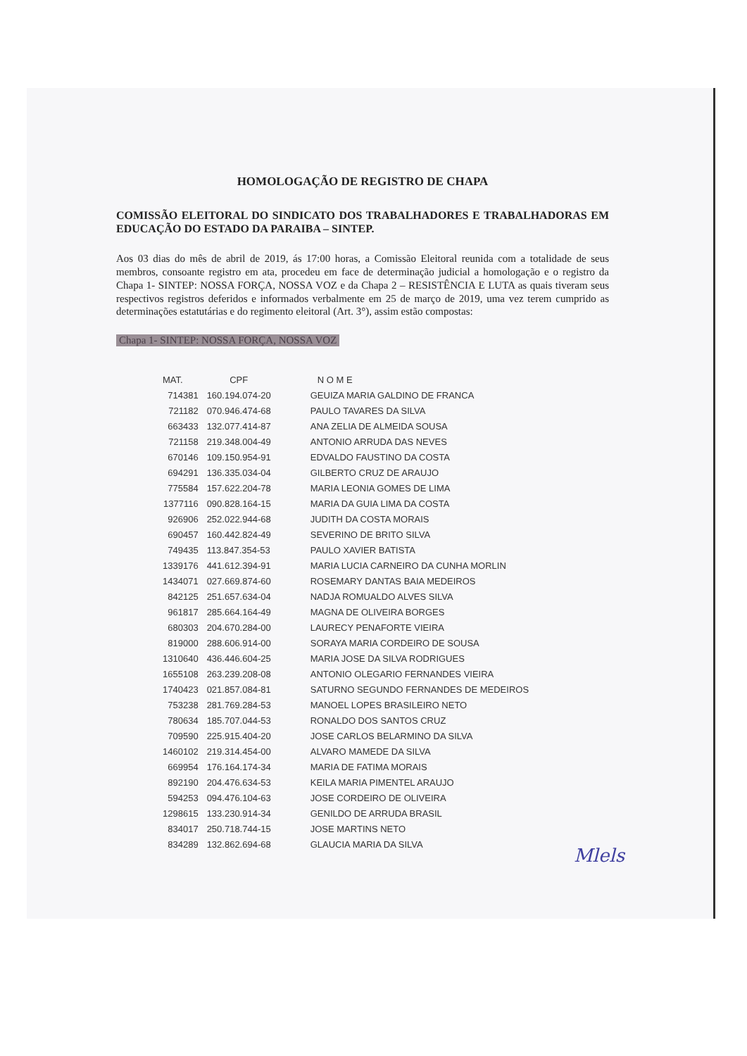HOMOLOGAÇÃO DE REGISTRO DE CHAPA
COMISSÃO ELEITORAL DO SINDICATO DOS TRABALHADORES E TRABALHADORAS EM EDUCAÇÃO DO ESTADO DA PARAIBA – SINTEP.
Aos 03 dias do mês de abril de 2019, ás 17:00 horas, a Comissão Eleitoral reunida com a totalidade de seus membros, consoante registro em ata, procedeu em face de determinação judicial a homologação e o registro da Chapa 1- SINTEP: NOSSA FORÇA, NOSSA VOZ e da Chapa 2 – RESISTÊNCIA E LUTA as quais tiveram seus respectivos registros deferidos e informados verbalmente em 25 de março de 2019, uma vez terem cumprido as determinações estatutárias e do regimento eleitoral (Art. 3°), assim estão compostas:
Chapa 1- SINTEP: NOSSA FORÇA, NOSSA VOZ
| MAT. | CPF | N O M E |
| --- | --- | --- |
| 714381 | 160.194.074-20 | GEUIZA MARIA GALDINO DE FRANCA |
| 721182 | 070.946.474-68 | PAULO TAVARES DA SILVA |
| 663433 | 132.077.414-87 | ANA ZELIA DE ALMEIDA SOUSA |
| 721158 | 219.348.004-49 | ANTONIO ARRUDA DAS NEVES |
| 670146 | 109.150.954-91 | EDVALDO FAUSTINO DA COSTA |
| 694291 | 136.335.034-04 | GILBERTO CRUZ DE ARAUJO |
| 775584 | 157.622.204-78 | MARIA LEONIA GOMES DE LIMA |
| 1377116 | 090.828.164-15 | MARIA DA GUIA LIMA DA COSTA |
| 926906 | 252.022.944-68 | JUDITH DA COSTA MORAIS |
| 690457 | 160.442.824-49 | SEVERINO DE BRITO SILVA |
| 749435 | 113.847.354-53 | PAULO XAVIER BATISTA |
| 1339176 | 441.612.394-91 | MARIA LUCIA CARNEIRO DA CUNHA MORLIN |
| 1434071 | 027.669.874-60 | ROSEMARY DANTAS BAIA MEDEIROS |
| 842125 | 251.657.634-04 | NADJA ROMUALDO ALVES SILVA |
| 961817 | 285.664.164-49 | MAGNA DE OLIVEIRA BORGES |
| 680303 | 204.670.284-00 | LAURECY PENAFORTE VIEIRA |
| 819000 | 288.606.914-00 | SORAYA MARIA CORDEIRO DE SOUSA |
| 1310640 | 436.446.604-25 | MARIA JOSE DA SILVA RODRIGUES |
| 1655108 | 263.239.208-08 | ANTONIO OLEGARIO FERNANDES VIEIRA |
| 1740423 | 021.857.084-81 | SATURNO SEGUNDO FERNANDES DE MEDEIROS |
| 753238 | 281.769.284-53 | MANOEL LOPES BRASILEIRO NETO |
| 780634 | 185.707.044-53 | RONALDO DOS SANTOS CRUZ |
| 709590 | 225.915.404-20 | JOSE CARLOS BELARMINO DA SILVA |
| 1460102 | 219.314.454-00 | ALVARO MAMEDE DA SILVA |
| 669954 | 176.164.174-34 | MARIA DE FATIMA MORAIS |
| 892190 | 204.476.634-53 | KEILA MARIA PIMENTEL ARAUJO |
| 594253 | 094.476.104-63 | JOSE CORDEIRO DE OLIVEIRA |
| 1298615 | 133.230.914-34 | GENILDO DE ARRUDA BRASIL |
| 834017 | 250.718.744-15 | JOSE MARTINS NETO |
| 834289 | 132.862.694-68 | GLAUCIA MARIA DA SILVA |
Mlels